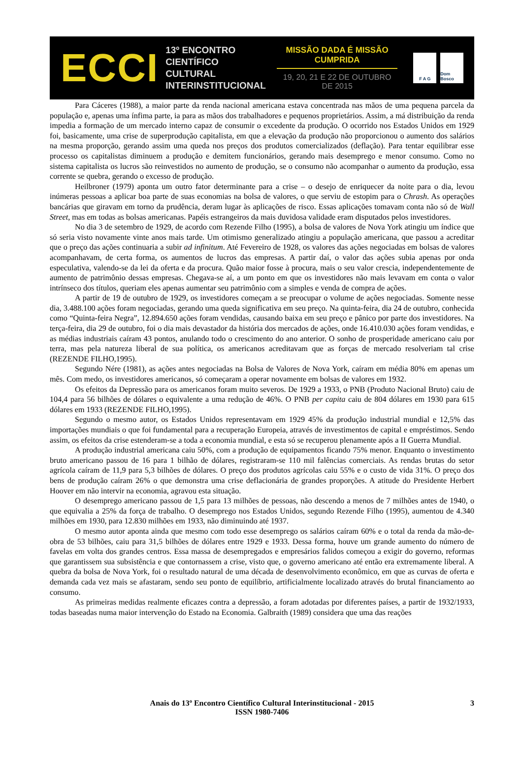ECCI
13º ENCONTRO
CIENTÍFICO CULTURAL
INTERINSTITUCIONAL
MISSÃO DADA É MISSÃO CUMPRIDA
19, 20, 21 E 22 DE OUTUBRO DE 2015
F A G Dom Bosco
Para Cáceres (1988), a maior parte da renda nacional americana estava concentrada nas mãos de uma pequena parcela da população e, apenas uma ínfima parte, ia para as mãos dos trabalhadores e pequenos proprietários. Assim, a má distribuição da renda impedia a formação de um mercado interno capaz de consumir o excedente da produção. O ocorrido nos Estados Unidos em 1929 foi, basicamente, uma crise de superprodução capitalista, em que a elevação da produção não proporcionou o aumento dos salários na mesma proporção, gerando assim uma queda nos preços dos produtos comercializados (deflação). Para tentar equilibrar esse processo os capitalistas diminuem a produção e demitem funcionários, gerando mais desemprego e menor consumo. Como no sistema capitalista os lucros são reinvestidos no aumento de produção, se o consumo não acompanhar o aumento da produção, essa corrente se quebra, gerando o excesso de produção.
Heilbroner (1979) aponta um outro fator determinante para a crise – o desejo de enriquecer da noite para o dia, levou inúmeras pessoas a aplicar boa parte de suas economias na bolsa de valores, o que serviu de estopim para o Chrash. As operações bancárias que giravam em torno da prudência, deram lugar às aplicações de risco. Essas aplicações tomavam conta não só de Wall Street, mas em todas as bolsas americanas. Papéis estrangeiros da mais duvidosa validade eram disputados pelos investidores.
No dia 3 de setembro de 1929, de acordo com Rezende Filho (1995), a bolsa de valores de Nova York atingiu um índice que só seria visto novamente vinte anos mais tarde. Um otimismo generalizado atingiu a população americana, que passou a acreditar que o preço das ações continuaria a subir ad infinitum. Até Fevereiro de 1928, os valores das ações negociadas em bolsas de valores acompanhavam, de certa forma, os aumentos de lucros das empresas. A partir daí, o valor das ações subia apenas por onda especulativa, valendo-se da lei da oferta e da procura. Quão maior fosse à procura, mais o seu valor crescia, independentemente de aumento de patrimônio dessas empresas. Chegava-se aí, a um ponto em que os investidores não mais levavam em conta o valor intrínseco dos títulos, queriam eles apenas aumentar seu patrimônio com a simples e venda de compra de ações.
A partir de 19 de outubro de 1929, os investidores começam a se preocupar o volume de ações negociadas. Somente nesse dia, 3.488.100 ações foram negociadas, gerando uma queda significativa em seu preço. Na quinta-feira, dia 24 de outubro, conhecida como “Quinta-feira Negra”, 12.894.650 ações foram vendidas, causando baixa em seu preço e pânico por parte dos investidores. Na terça-feira, dia 29 de outubro, foi o dia mais devastador da história dos mercados de ações, onde 16.410.030 ações foram vendidas, e as médias industriais caíram 43 pontos, anulando todo o crescimento do ano anterior. O sonho de prosperidade americano caiu por terra, mas pela natureza liberal de sua política, os americanos acreditavam que as forças de mercado resolveriam tal crise (REZENDE FILHO,1995).
Segundo Nére (1981), as ações antes negociadas na Bolsa de Valores de Nova York, caíram em média 80% em apenas um mês. Com medo, os investidores americanos, só começaram a operar novamente em bolsas de valores em 1932.
Os efeitos da Depressão para os americanos foram muito severos. De 1929 a 1933, o PNB (Produto Nacional Bruto) caiu de 104,4 para 56 bilhões de dólares o equivalente a uma redução de 46%. O PNB per capita caiu de 804 dólares em 1930 para 615 dólares em 1933 (REZENDE FILHO,1995).
Segundo o mesmo autor, os Estados Unidos representavam em 1929 45% da produção industrial mundial e 12,5% das importações mundiais o que foi fundamental para a recuperação Europeia, através de investimentos de capital e empréstimos. Sendo assim, os efeitos da crise estenderam-se a toda a economia mundial, e esta só se recuperou plenamente após a II Guerra Mundial.
A produção industrial americana caiu 50%, com a produção de equipamentos ficando 75% menor. Enquanto o investimento bruto americano passou de 16 para 1 bilhão de dólares, registraram-se 110 mil falências comerciais. As rendas brutas do setor agrícola caíram de 11,9 para 5,3 bilhões de dólares. O preço dos produtos agrícolas caiu 55% e o custo de vida 31%. O preço dos bens de produção caíram 26% o que demonstra uma crise deflacionária de grandes proporções. A atitude do Presidente Herbert Hoover em não intervir na economia, agravou esta situação.
O desemprego americano passou de 1,5 para 13 milhões de pessoas, não descendo a menos de 7 milhões antes de 1940, o que equivalia a 25% da força de trabalho. O desemprego nos Estados Unidos, segundo Rezende Filho (1995), aumentou de 4.340 milhões em 1930, para 12.830 milhões em 1933, não diminuindo até 1937.
O mesmo autor aponta ainda que mesmo com todo esse desemprego os salários caíram 60% e o total da renda da mão-de-obra de 53 bilhões, caiu para 31,5 bilhões de dólares entre 1929 e 1933. Dessa forma, houve um grande aumento do número de favelas em volta dos grandes centros. Essa massa de desempregados e empresários falidos começou a exigir do governo, reformas que garantissem sua subsistência e que contornassem a crise, visto que, o governo americano até então era extremamente liberal. A quebra da bolsa de Nova York, foi o resultado natural de uma década de desenvolvimento econômico, em que as curvas de oferta e demanda cada vez mais se afastaram, sendo seu ponto de equilíbrio, artificialmente localizado através do brutal financiamento ao consumo.
As primeiras medidas realmente eficazes contra a depressão, a foram adotadas por diferentes países, a partir de 1932/1933, todas baseadas numa maior intervenção do Estado na Economia. Galbraith (1989) considera que uma das reações
Anais do 13º Encontro Científico Cultural Interinstitucional - 2015
ISSN 1980-7406
3